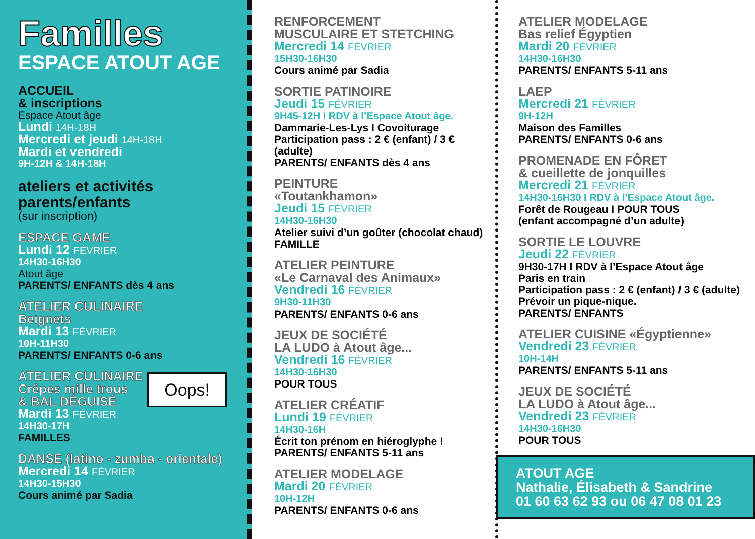Familles
ESPACE ATOUT AGE
ACCUEIL
& inscriptions
Espace Atout âge
Lundi 14H-18H
Mercredi et jeudi 14H-18H
Mardi et vendredi
9H-12H & 14H-18H
ateliers et activités parents/enfants
(sur inscription)
ESPACE GAME
Lundi 12 FÉVRIER
14H30-16H30
Atout âge
PARENTS/ ENFANTS dès 4 ans
ATELIER CULINAIRE
Beignets
Mardi 13 FÉVRIER
10H-11H30
PARENTS/ ENFANTS 0-6 ans
ATELIER CULINAIRE
Crêpes mille trous
& BAL DÉGUISÉ
Oops!
Mardi 13 FÉVRIER
14H30-17H
FAMILLES
DANSE (latino - zumba - orientale)
Mercredi 14 FÉVRIER
14H30-15H30
Cours animé par Sadia
RENFORCEMENT
MUSCULAIRE ET STETCHING
Mercredi 14 FÉVRIER
15H30-16H30
Cours animé par Sadia
SORTIE PATINOIRE
Jeudi 15 FÉVRIER
9H45-12H I RDV à l’Espace Atout âge.
Dammarie-Les-Lys I Covoiturage
Participation pass : 2 € (enfant) / 3 € (adulte)
PARENTS/ ENFANTS dès 4 ans
PEINTURE
«Toutankhamon»
Jeudi 15 FÉVRIER
14H30-16H30
Atelier suivi d’un goûter (chocolat chaud)
FAMILLE
ATELIER PEINTURE
«Le Carnaval des Animaux»
Vendredi 16 FÉVRIER
9H30-11H30
PARENTS/ ENFANTS 0-6 ans
JEUX DE SOCIÉTÉ
LA LUDO à Atout âge...
Vendredi 16 FÉVRIER
14H30-16H30
POUR TOUS
ATELIER CRÉATIF
Lundi 19 FÉVRIER
14H30-16H
Écrit ton prénom en hiéroglyphe !
PARENTS/ ENFANTS 5-11 ans
ATELIER MODELAGE
Mardi 20 FÉVRIER
10H-12H
PARENTS/ ENFANTS 0-6 ans
ATELIER MODELAGE
Bas relief Égyptien
Mardi 20 FÉVRIER
14H30-16H30
PARENTS/ ENFANTS 5-11 ans
LAEP
Mercredi 21 FÉVRIER
9H-12H
Maison des Familles
PARENTS/ ENFANTS 0-6 ans
PROMENADE EN FÔRET
& cueillette de jonquilles
Mercredi 21 FÉVRIER
14H30-16H30 I RDV à l’Espace Atout âge.
Forêt de Rougeau I POUR TOUS
(enfant accompagné d’un adulte)
SORTIE LE LOUVRE
Jeudi 22 FÉVRIER
9H30-17H I RDV à l’Espace Atout âge
Paris en train
Participation pass : 2 € (enfant) / 3 € (adulte)
Prévoir un pique-nique.
PARENTS/ ENFANTS
ATELIER CUISINE «Égyptienne»
Vendredi 23 FÉVRIER
10H-14H
PARENTS/ ENFANTS 5-11 ans
JEUX DE SOCIÉTÉ
LA LUDO à Atout âge...
Vendredi 23 FÉVRIER
14H30-16H30
POUR TOUS
ATOUT AGE
Nathalie, Élisabeth & Sandrine
01 60 63 62 93 ou 06 47 08 01 23